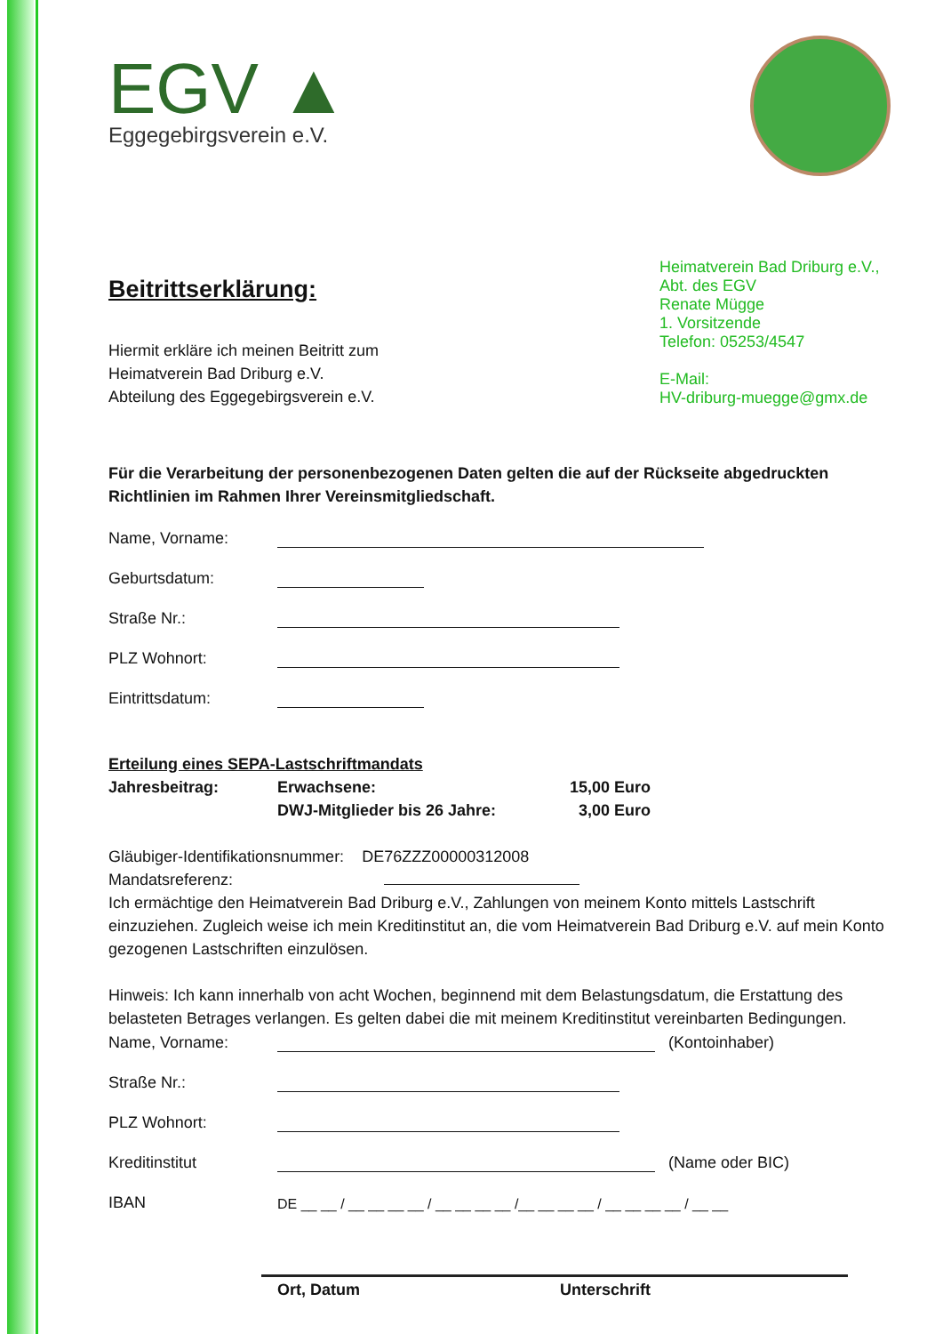EGV ▲
Eggegebirgsverein e.V.
Beitrittserklärung:
Hiermit erkläre ich meinen Beitritt zum
Heimatverein Bad Driburg e.V.
Abteilung des Eggegebirgsverein e.V.
Heimatverein Bad Driburg e.V.,
Abt. des EGV
Renate Mügge
1. Vorsitzende
Telefon: 05253/4547
E-Mail:
HV-driburg-muegge@gmx.de
Für die Verarbeitung der personenbezogenen Daten gelten die auf der Rückseite abgedruckten Richtlinien im Rahmen Ihrer Vereinsmitgliedschaft.
Name, Vorname:
Geburtsdatum:
Straße Nr.:
PLZ Wohnort:
Eintrittsdatum:
Erteilung eines SEPA-Lastschriftmandats
Jahresbeitrag: Erwachsene:
DWJ-Mitglieder bis 26 Jahre: 15,00 Euro
3,00 Euro
Gläubiger-Identifikationsnummer: DE76ZZZ00000312008
Mandatsreferenz:
Ich ermächtige den Heimatverein Bad Driburg e.V., Zahlungen von meinem Konto mittels Lastschrift einzuziehen. Zugleich weise ich mein Kreditinstitut an, die vom Heimatverein Bad Driburg e.V. auf mein Konto gezogenen Lastschriften einzulösen.
Hinweis: Ich kann innerhalb von acht Wochen, beginnend mit dem Belastungsdatum, die Erstattung des belasteten Betrages verlangen. Es gelten dabei die mit meinem Kreditinstitut vereinbarten Bedingungen.
Name, Vorname: (Kontoinhaber)
Straße Nr.:
PLZ Wohnort:
Kreditinstitut (Name oder BIC)
IBAN DE __ __ / __ __ __ __ / __ __ __ __ /__ __ __ __ / __ __ __ __ / __ __
Ort, Datum Unterschrift